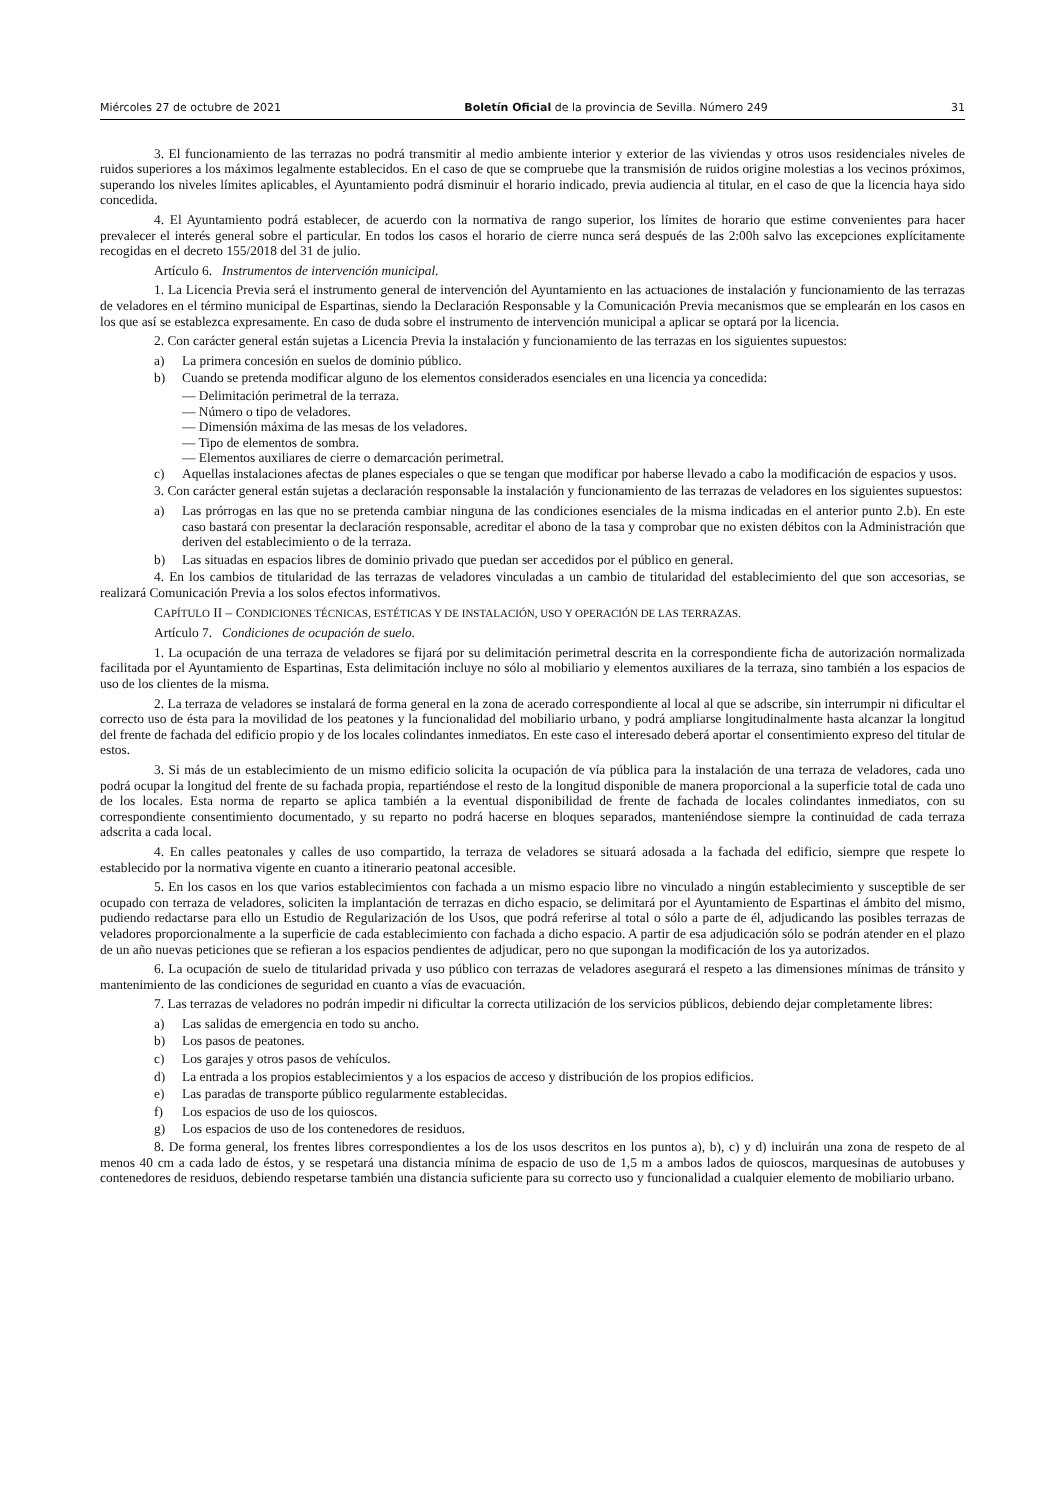Miércoles 27 de octubre de 2021 Boletín Oficial de la provincia de Sevilla. Número 249 31
3. El funcionamiento de las terrazas no podrá transmitir al medio ambiente interior y exterior de las viviendas y otros usos residenciales niveles de ruidos superiores a los máximos legalmente establecidos. En el caso de que se compruebe que la transmisión de ruidos origine molestias a los vecinos próximos, superando los niveles límites aplicables, el Ayuntamiento podrá disminuir el horario indicado, previa audiencia al titular, en el caso de que la licencia haya sido concedida.
4. El Ayuntamiento podrá establecer, de acuerdo con la normativa de rango superior, los límites de horario que estime convenientes para hacer prevalecer el interés general sobre el particular. En todos los casos el horario de cierre nunca será después de las 2:00h salvo las excepciones explícitamente recogidas en el decreto 155/2018 del 31 de julio.
Artículo 6. Instrumentos de intervención municipal.
1. La Licencia Previa será el instrumento general de intervención del Ayuntamiento en las actuaciones de instalación y funcionamiento de las terrazas de veladores en el término municipal de Espartinas, siendo la Declaración Responsable y la Comunicación Previa mecanismos que se emplearán en los casos en los que así se establezca expresamente. En caso de duda sobre el instrumento de intervención municipal a aplicar se optará por la licencia.
2. Con carácter general están sujetas a Licencia Previa la instalación y funcionamiento de las terrazas en los siguientes supuestos:
a) La primera concesión en suelos de dominio público.
b) Cuando se pretenda modificar alguno de los elementos considerados esenciales en una licencia ya concedida:
— Delimitación perimetral de la terraza.
— Número o tipo de veladores.
— Dimensión máxima de las mesas de los veladores.
— Tipo de elementos de sombra.
— Elementos auxiliares de cierre o demarcación perimetral.
c) Aquellas instalaciones afectas de planes especiales o que se tengan que modificar por haberse llevado a cabo la modificación de espacios y usos.
3. Con carácter general están sujetas a declaración responsable la instalación y funcionamiento de las terrazas de veladores en los siguientes supuestos:
a) Las prórrogas en las que no se pretenda cambiar ninguna de las condiciones esenciales de la misma indicadas en el anterior punto 2.b). En este caso bastará con presentar la declaración responsable, acreditar el abono de la tasa y comprobar que no existen débitos con la Administración que deriven del establecimiento o de la terraza.
b) Las situadas en espacios libres de dominio privado que puedan ser accedidos por el público en general.
4. En los cambios de titularidad de las terrazas de veladores vinculadas a un cambio de titularidad del establecimiento del que son accesorias, se realizará Comunicación Previa a los solos efectos informativos.
CAPÍTULO II – CONDICIONES TÉCNICAS, ESTÉTICAS Y DE INSTALACIÓN, USO Y OPERACIÓN DE LAS TERRAZAS.
Artículo 7. Condiciones de ocupación de suelo.
1. La ocupación de una terraza de veladores se fijará por su delimitación perimetral descrita en la correspondiente ficha de autorización normalizada facilitada por el Ayuntamiento de Espartinas, Esta delimitación incluye no sólo al mobiliario y elementos auxiliares de la terraza, sino también a los espacios de uso de los clientes de la misma.
2. La terraza de veladores se instalará de forma general en la zona de acerado correspondiente al local al que se adscribe, sin interrumpir ni dificultar el correcto uso de ésta para la movilidad de los peatones y la funcionalidad del mobiliario urbano, y podrá ampliarse longitudinalmente hasta alcanzar la longitud del frente de fachada del edificio propio y de los locales colindantes inmediatos. En este caso el interesado deberá aportar el consentimiento expreso del titular de estos.
3. Si más de un establecimiento de un mismo edificio solicita la ocupación de vía pública para la instalación de una terraza de veladores, cada uno podrá ocupar la longitud del frente de su fachada propia, repartiéndose el resto de la longitud disponible de manera proporcional a la superficie total de cada uno de los locales. Esta norma de reparto se aplica también a la eventual disponibilidad de frente de fachada de locales colindantes inmediatos, con su correspondiente consentimiento documentado, y su reparto no podrá hacerse en bloques separados, manteniéndose siempre la continuidad de cada terraza adscrita a cada local.
4. En calles peatonales y calles de uso compartido, la terraza de veladores se situará adosada a la fachada del edificio, siempre que respete lo establecido por la normativa vigente en cuanto a itinerario peatonal accesible.
5. En los casos en los que varios establecimientos con fachada a un mismo espacio libre no vinculado a ningún establecimiento y susceptible de ser ocupado con terraza de veladores, soliciten la implantación de terrazas en dicho espacio, se delimitará por el Ayuntamiento de Espartinas el ámbito del mismo, pudiendo redactarse para ello un Estudio de Regularización de los Usos, que podrá referirse al total o sólo a parte de él, adjudicando las posibles terrazas de veladores proporcionalmente a la superficie de cada establecimiento con fachada a dicho espacio. A partir de esa adjudicación sólo se podrán atender en el plazo de un año nuevas peticiones que se refieran a los espacios pendientes de adjudicar, pero no que supongan la modificación de los ya autorizados.
6. La ocupación de suelo de titularidad privada y uso público con terrazas de veladores asegurará el respeto a las dimensiones mínimas de tránsito y mantenimiento de las condiciones de seguridad en cuanto a vías de evacuación.
7. Las terrazas de veladores no podrán impedir ni dificultar la correcta utilización de los servicios públicos, debiendo dejar completamente libres:
a) Las salidas de emergencia en todo su ancho.
b) Los pasos de peatones.
c) Los garajes y otros pasos de vehículos.
d) La entrada a los propios establecimientos y a los espacios de acceso y distribución de los propios edificios.
e) Las paradas de transporte público regularmente establecidas.
f) Los espacios de uso de los quioscos.
g) Los espacios de uso de los contenedores de residuos.
8. De forma general, los frentes libres correspondientes a los de los usos descritos en los puntos a), b), c) y d) incluirán una zona de respeto de al menos 40 cm a cada lado de éstos, y se respetará una distancia mínima de espacio de uso de 1,5 m a ambos lados de quioscos, marquesinas de autobuses y contenedores de residuos, debiendo respetarse también una distancia suficiente para su correcto uso y funcionalidad a cualquier elemento de mobiliario urbano.